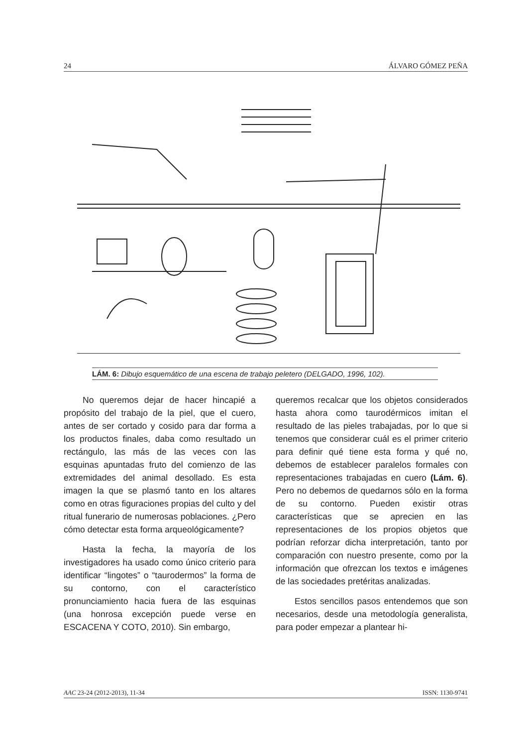24 ÁLVARO GÓMEZ PEÑA
LÁM. 6: Dibujo esquemático de una escena de trabajo peletero (DELGADO, 1996, 102).
No queremos dejar de hacer hincapié a propósito del trabajo de la piel, que el cuero, antes de ser cortado y cosido para dar forma a los productos finales, daba como resultado un rectángulo, las más de las veces con las esquinas apuntadas fruto del comienzo de las extremidades del animal desollado. Es esta imagen la que se plasmó tanto en los altares como en otras figuraciones propias del culto y del ritual funerario de numerosas poblaciones. ¿Pero cómo detectar esta forma arqueológicamente?
Hasta la fecha, la mayoría de los investigadores ha usado como único criterio para identificar “lingotes” o “taurodermos” la forma de su contorno, con el característico pronunciamiento hacia fuera de las esquinas (una honrosa excepción puede verse en ESCACENA Y COTO, 2010). Sin embargo,
queremos recalcar que los objetos considerados hasta ahora como taurodérmicos imitan el resultado de las pieles trabajadas, por lo que si tenemos que considerar cuál es el primer criterio para definir qué tiene esta forma y qué no, debemos de establecer paralelos formales con representaciones trabajadas en cuero (Lám. 6). Pero no debemos de quedarnos sólo en la forma de su contorno. Pueden existir otras características que se aprecien en las representaciones de los propios objetos que podrían reforzar dicha interpretación, tanto por comparación con nuestro presente, como por la información que ofrezcan los textos e imágenes de las sociedades pretéritas analizadas.
Estos sencillos pasos entendemos que son necesarios, desde una metodología generalista, para poder empezar a plantear hi-
AAC 23-24 (2012-2013), 11-34 ISSN: 1130-9741